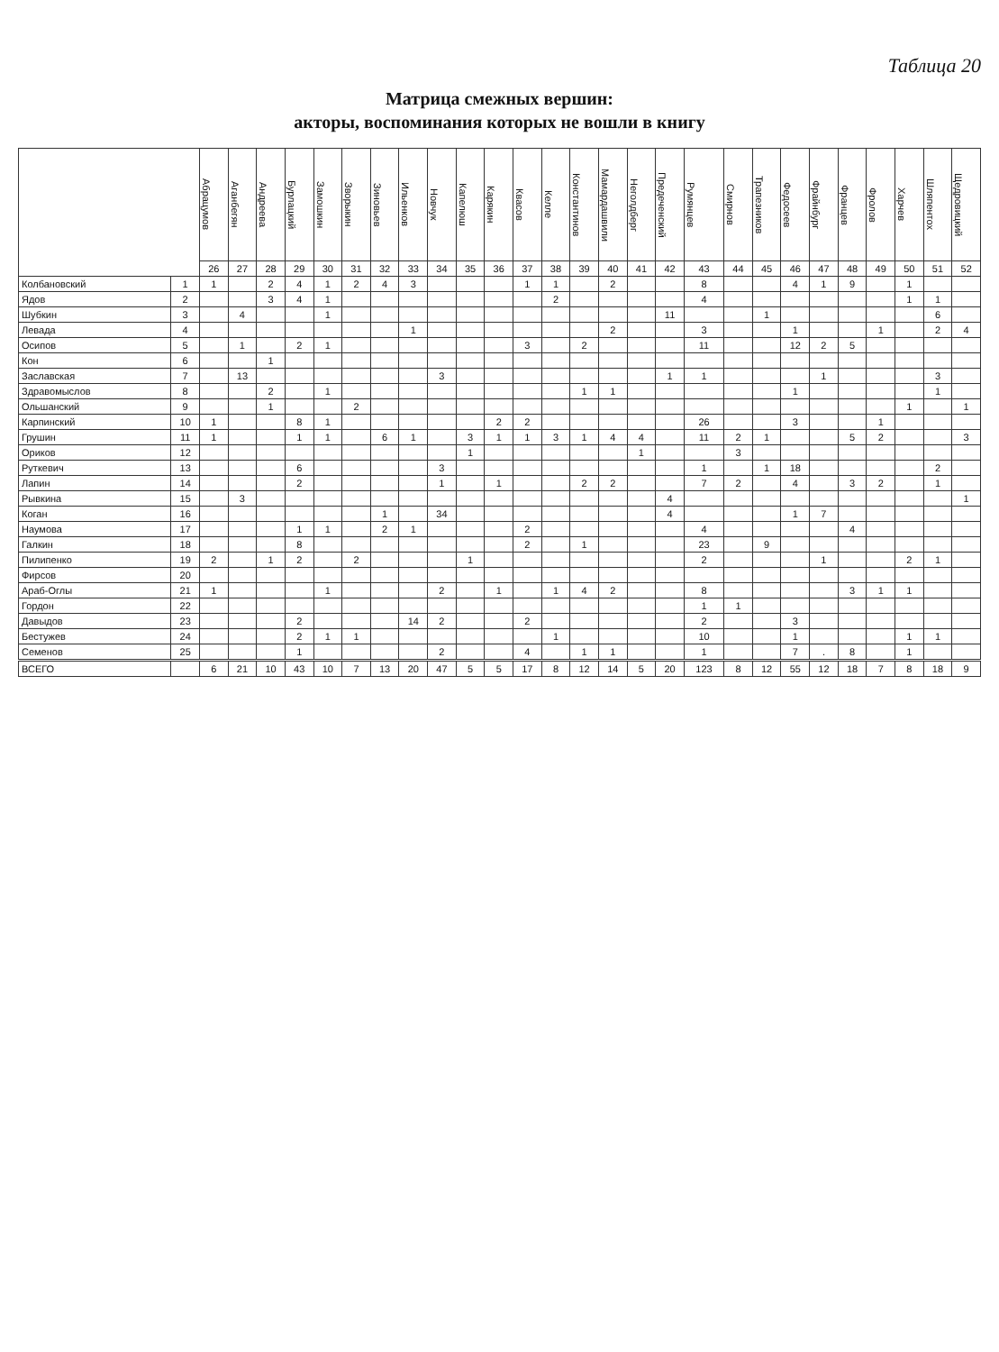Таблица 20
Матрица смежных вершин:
акторы, воспоминания которых не вошли в книгу
| | | Абрацумов | Аганбегян | Андреева | Бурлацкий | Замошкин | Зворыкин | Зиновьев | Ильенков | Новчук | Капелюш | Карякин | Квасов | Келле | Константинов | Мамардашвили | Неголдберг | Предеченский | Румянцев | Смирнов | Трапезников | Федосеев | Фрайнбург | Францев | Фролов | Харчев | Шляпентох | Щедровицкий |
| --- | --- | --- | --- | --- | --- | --- | --- | --- | --- | --- | --- | --- | --- | --- | --- | --- | --- | --- | --- | --- | --- | --- | --- | --- | --- | --- | --- | --- |
| | | 26 | 27 | 28 | 29 | 30 | 31 | 32 | 33 | 34 | 35 | 36 | 37 | 38 | 39 | 40 | 41 | 42 | 43 | 44 | 45 | 46 | 47 | 48 | 49 | 50 | 51 | 52 |
| Колбановский | 1 | 1 | | 2 | 4 | 1 | 2 | 4 | 3 | | | | 1 | 1 | | 2 | | | 8 | | | 4 | 1 | 9 | | 1 | | |
| Ядов | 2 | | | 3 | 4 | 1 | | | | | | | | 2 | | | | | 4 | | | | | | | 1 | 1 | |
| Шубкин | 3 | | 4 | | | 1 | | | | | | | | | | | | 11 | | | 1 | | | | | | 6 | |
| Левада | 4 | | | | | | | | 1 | | | | | | | 2 | | | 3 | | | 1 | | | 1 | | 2 | 4 |
| Осипов | 5 | | 1 | | 2 | 1 | | | | | | | 3 | | 2 | | | | 11 | | | 12 | 2 | 5 | | | | |
| Кон | 6 | | | 1 | | | | | | | | | | | | | | | | | | | | | | | | |
| Заславская | 7 | | 13 | | | | | | | 3 | | | | | | | | 1 | 1 | | | | 1 | | | | 3 | |
| Здравомыслов | 8 | | | 2 | | 1 | | | | | | | | | 1 | 1 | | | | | | 1 | | | | | 1 | |
| Ольшанский | 9 | | | 1 | | | 2 | | | | | | | | | | | | | | | | | | | 1 | | 1 |
| Карпинский | 10 | 1 | | | 8 | 1 | | | | | | 2 | 2 | | | | | | 26 | | | 3 | | | 1 | | | |
| Грушин | 11 | 1 | | | 1 | 1 | | 6 | 1 | | 3 | 1 | 1 | 3 | 1 | 4 | 4 | | 11 | 2 | 1 | | | 5 | 2 | | | 3 |
| Ориков | 12 | | | | | | | | | | 1 | | | | | | 1 | | | 3 | | | | | | | | |
| Руткевич | 13 | | | | 6 | | | | | 3 | | | | | | | | | 1 | | 1 | 18 | | | | | 2 | |
| Лапин | 14 | | | | 2 | | | | | 1 | | 1 | | | 2 | 2 | | | 7 | 2 | | 4 | | 3 | 2 | | 1 | |
| Рывкина | 15 | | 3 | | | | | | | | | | | | | | | 4 | | | | | | | | | | 1 |
| Коган | 16 | | | | | | | 1 | | 34 | | | | | | | | 4 | | | | 1 | 7 | | | | | |
| Наумова | 17 | | | | 1 | 1 | | 2 | 1 | | | | 2 | | | | | | 4 | | | | | 4 | | | | |
| Галкин | 18 | | | | 8 | | | | | | | | 2 | | 1 | | | | 23 | | 9 | | | | | | | |
| Пилипенко | 19 | 2 | | 1 | 2 | | 2 | | | | 1 | | | | | | | | 2 | | | | 1 | | | 2 | 1 | |
| Фирсов | 20 | | | | | | | | | | | | | | | | | | | | | | | | | | | |
| Араб-Оглы | 21 | 1 | | | | 1 | | | | 2 | | 1 | | 1 | 4 | 2 | | | 8 | | | | | 3 | 1 | 1 | | |
| Гордон | 22 | | | | | | | | | | | | | | | | | | 1 | 1 | | | | | | | | |
| Давыдов | 23 | | | | 2 | | | | 14 | 2 | | | 2 | | | | | | 2 | | | 3 | | | | | | |
| Бестужев | 24 | | | | 2 | 1 | 1 | | | | | | | 1 | | | | | 10 | | | 1 | | | | 1 | 1 | |
| Семенов | 25 | | | | 1 | | | | | 2 | | | 4 | | 1 | 1 | | | 1 | | | 7 | . | 8 | | 1 | | |
| ВСЕГО | | 6 | 21 | 10 | 43 | 10 | 7 | 13 | 20 | 47 | 5 | 5 | 17 | 8 | 12 | 14 | 5 | 20 | 123 | 8 | 12 | 55 | 12 | 18 | 7 | 8 | 18 | 9 |